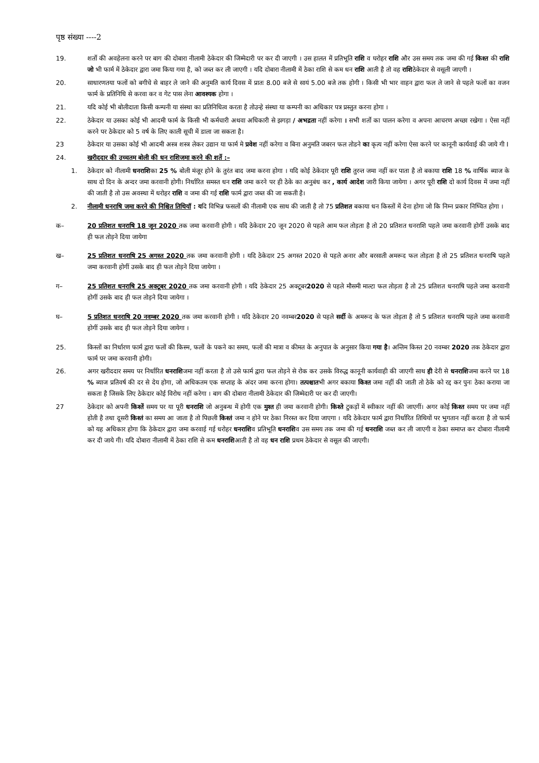पृष्ठ संख्या ----2
19. शर्तो की अवहेलना करने पर बाग की दोबारा नीलामी ठेकेदार की जिम्मेदारी पर कर दी जाएगी । उस हालत में प्रतिभूति राशि व घरोहर राशि और उस समय तक जमा की गई किश्त की राशि जो भी फार्म में ठेकेदार द्वारा जमा किया गया है, को जब्त कर ली जाएगी । यदि दोबारा नीलामी में ठेका राशि से कम धन राशि आती है तो वह राशिठेकेदार से वसूली जाएगी ।
20. साधारणतया फलों को बगीचे से बाहर ले जाने की अनुमति कार्य दिवस में प्रातः 8.00 बजे से सायं 5.00 बजे तक होगी । किसी भी भार वाहन द्वारा फल ले जाने से पहले फलों का वजन फार्म के प्रतिनिधि से करवा कर व गेट पास लेना आवश्यक होगा ।
21. यदि कोई भी बोलीदाता किसी कम्पनी या संस्था का प्रतिनिधित्व करता है तोउन्हे संस्था या कम्पनी का अधिकार पत्र प्रस्तुत करना होगा ।
22. ठेकेदार या उसका कोई भी आदमी फार्म के किसी भी कर्मचारी अथवा अधिकारी से झगड़ा / अभद्रता नहीं करेगा । सभी शर्तो का पालन करेगा व अपना आचरण अच्छा रखेगा । ऐसा नहीं करने पर ठेकेदार को 5 वर्ष के लिए काली सूची में डाला जा सकता है।
23 ठेकेदार या उसका कोई भी आदमी अस्त्र शस्त्र लेकर उद्यान या फार्म मे प्रवेश नहीं करेगा व बिना अनुमति जबरन फल तोडने का कृत्य नहीं करेगा ऐसा करने पर कानूनी कार्यवाई की जाये गी I
24. खरीददार की उच्चतम बोली की धन राशिजमा करने की शर्ते :–
1. ठेकेदार को नीलामी धनराशिका 25 % बोली मंजूर होने के तुरंत बाद जमा करना होगा । यदि कोई ठेकेदार पूरी राशि तुरन्त जमा नहीं कर पाता है तो बकाया राशि 18 % वार्षिक ब्याज के साथ दो दिन के अन्दर जमा करवानी होगी। निर्धारित समस्त धन राशि जमा करने पर ही ठेके का अनुबंध कर , कार्य आदेश जारी किया जायेगा । अगर पूरी राशि दो कार्य दिवस में जमा नहीं की जाती है तो उस अवस्था में धरोहर राशि व जमा की गई राशि फार्म द्वारा जब्त की जा सकती है।
2. नीलामी धनराषि जमा करने की निश्चित तिथियॉ : यदि विभिन्न फसलों की नीलामी एक साथ की जाती है तो 75 प्रतिशत बकाया धन किस्तों में देना होगा जो कि निम्न प्रकार निष्चित होगा ।
क– 20 प्रतिशत धनराषि 18 जून 2020 तक जमा करवानी होगी । यदि ठेकेदार 20 जून 2020 से पहले आम फल तोड़ता है तो 20 प्रतिशत धनराशि पहले जमा करवानी होगीं उसके बाद ही फल तोड़ने दिया जायेगा
ख– 25 प्रतिशत धनराषि 25 अगस्त 2020 तक जमा करवानी होगी । यदि ठेकेदार 25 अगस्त 2020 से पहले अनार और बरसाती अमरूद फल तोड़ता है तो 25 प्रतिशत धनराषि पहले जमा करवानी होगीं उसके बाद ही फल तोड़ने दिया जायेगा ।
ग– 25 प्रतिशत धनराषि 25 अक्टूबर 2020 तक जमा करवानी होगी । यदि ठेकेदार 25 अक्टूबर2020 से पहले मौसमी माल्टा फल तोड़ता है तो 25 प्रतिशत धनराषि पहले जमा करवानी होगीं उसके बाद ही फल तोड़ने दिया जायेगा ।
घ– 5 प्रतिशत धनराषि 20 नवम्बर 2020 तक जमा करवानी होगी । यदि ठेकेदार 20 नवम्बर2020 से पहले सर्दी के अमरूद के फल तोड़ता है तो 5 प्रतिशत धनराषि पहले जमा करवानी होगीं उसके बाद ही फल तोड़ने दिया जायेगा ।
25. किस्तों का निर्धारण फार्म द्वारा फलों की किस्म, फलों के पकने का समय, फलों की मात्रा व कीमत के अनुपात के अनुसार किया गया है। अन्तिम किस्त 20 नवम्बर 2020 तक ठेकेदार द्वारा फार्म पर जमा करवानी होगी।
26. अगर खरीददार समय पर निर्धारित धनराशिजमा नहीं करता है तो उसे फार्म द्वारा फल तोड़ने से रोक कर उसके विरुद्ध कानूनी कार्यवाही की जाएगी साथ ही देरी से धनराशिजमा करने पर 18 % ब्याज प्रतिवर्ष की दर से देय होगा, जो अधिकतम एक सप्ताह के अंदर जमा करना होगा। तत्पश्चातभी अगर बकाया किश्त जमा नहीं की जाती तो ठेके को रद्द कर पुनः ठेका कराया जा सकता है जिसके लिए ठेकेदार कोई विरोध नहीं करेगा । बाग की दोबारा नीलामी ठेकेदार की जिम्मेदारी पर कर दी जाएगी।
27 ठेकेदार को अपनी किश्तें समय पर या पूरी धनराशि जो अनुबन्ध में होगी एक मुश्त ही जमा करवानी होगी। किश्ते टुकड़ों में स्वीकार नहीं की जाएगीं। अगर कोई किश्त समय पर जमा नहीं होती है तथा दूसरी किश्तं का समय आ जाता है तो पिछली किश्तं जमा न होने पर ठेका निरस्त कर दिया जाएगा । यदि ठेकेदार फार्म द्वारा निर्धारित तिथियों पर भुगतान नहीं करता है तो फार्म को यह अधिकार होगा कि ठेकेदार द्वारा जमा करवाई गई धरोहर धनराशिव प्रतिभूति धनराशिव उस समय तक जमा की गई धनराशि जब्त कर ली जाएगी व ठेका समाप्त कर दोबारा नीलामी कर दी जाये गी। यदि दोबारा नीलामी में ठेका राशि से कम धनराशिआती है तो वह धन राशि प्रथम ठेकेदार से वसूल की जाएगी।